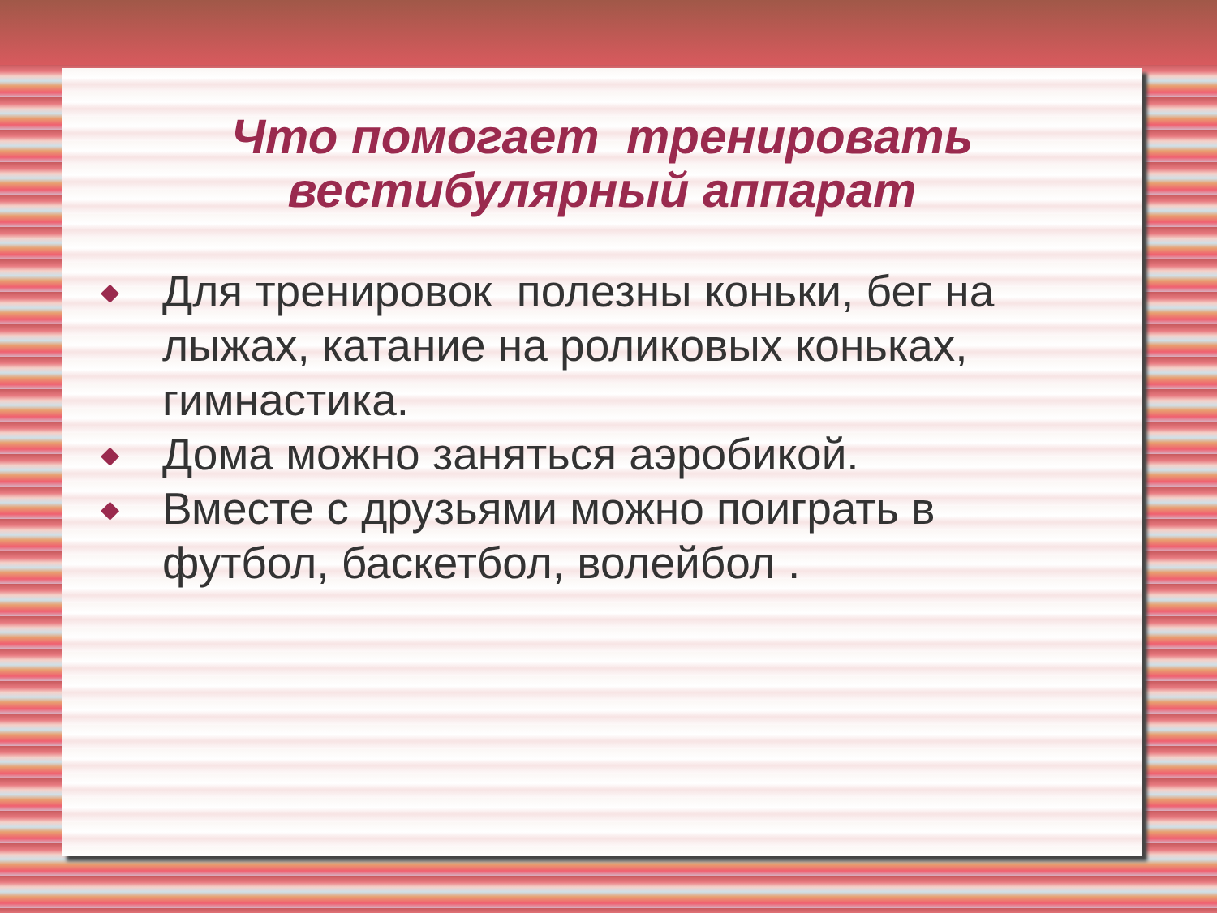Что помогает тренировать вестибулярный аппарат
◆ Для тренировок полезны коньки, бег на лыжах, катание на роликовых коньках, гимнастика.
◆ Дома можно заняться аэробикой.
◆ Вместе с друзьями можно поиграть в футбол, баскетбол, волейбол .